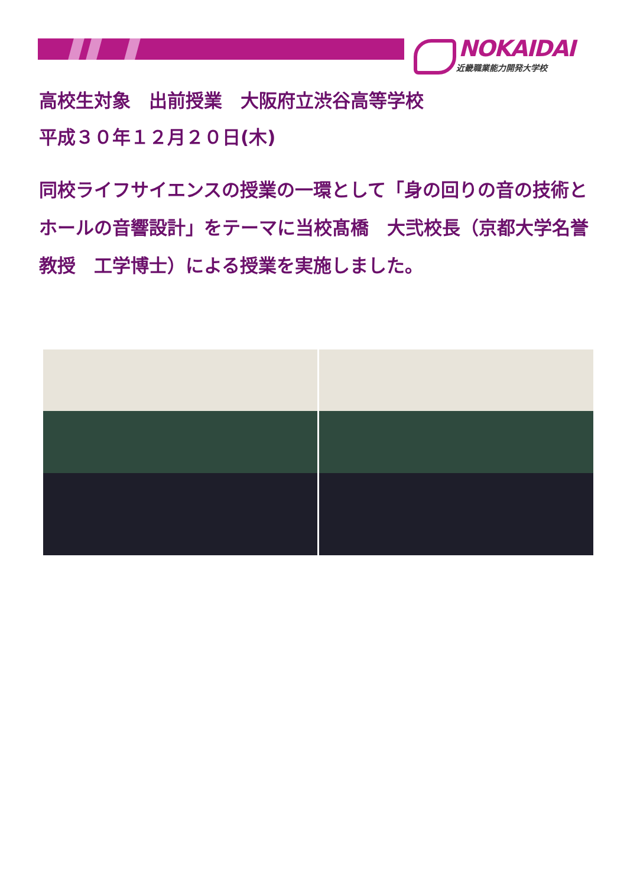NOKAIDAI
近畿職業能力開発大学校
高校生対象　出前授業　大阪府立渋谷高等学校
平成３０年１２月２０日(木)
同校ライフサイエンスの授業の一環として「身の回りの音の技術とホールの音響設計」をテーマに当校髙橋　大弐校長（京都大学名誉教授　工学博士）による授業を実施しました。